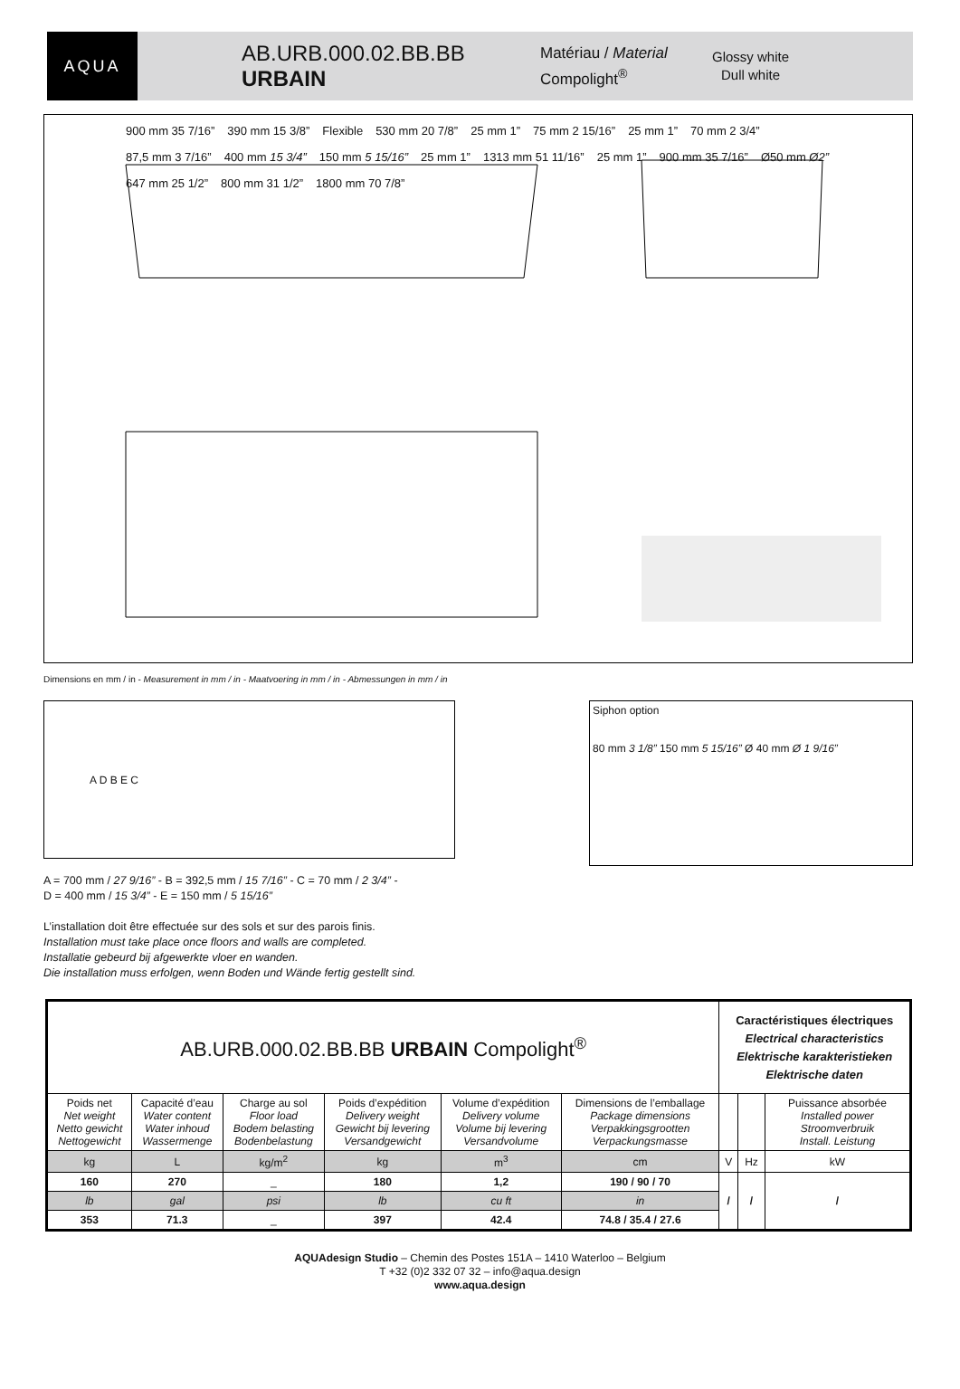AQUA
AB.URB.000.02.BB.BB URBAIN
Matériau / Material
Compolight<sup>®</sup>
Glossy white
Dull white
900 mm 35 7/16” 390 mm 15 3/8” Flexible 530 mm 20 7/8” 25 mm 1” 75 mm 2 15/16” 25 mm 1” 70 mm 2 3/4” 87,5 mm 3 7/16” 400 mm 15 3/4” 150 mm 5 15/16” 25 mm 1” 1313 mm 51 11/16” 25 mm 1” 900 mm 35 7/16” Ø50 mm Ø2” 647 mm 25 1/2” 800 mm 31 1/2” 1800 mm 70 7/8”
Dimensions en mm / in - Measurement in mm / in - Maatvoering in mm / in - Abmessungen in mm / in
A D B E C
Siphon option
80 mm 3 1/8” 150 mm 5 15/16” Ø 40 mm Ø 1 9/16”
A = 700 mm / 27 9/16” - B = 392,5 mm / 15 7/16” - C = 70 mm / 2 3/4” -
D = 400 mm / 15 3/4” - E = 150 mm / 5 15/16”
L’installation doit être effectuée sur des sols et sur des parois finis.
Installation must take place once floors and walls are completed.
Installatie gebeurd bij afgewerkte vloer en wanden.
Die installation muss erfolgen, wenn Boden und Wände fertig gestellt sind.
| AB.URB.000.02.BB.BB URBAIN Compolight<sup>®</sup> | | | | | | Caractéristiques électriques Electrical characteristics Elektrische karakteristieken Elektrische daten | | |
| Poids net Net weight Netto gewicht Nettogewicht | Capacité d’eau Water content Water inhoud Wassermenge | Charge au sol Floor load Bodem belasting Bodenbelastung | Poids d’expédition Delivery weight Gewicht bij levering Versandgewicht | Volume d’expédition Delivery volume Volume bij levering Versandvolume | Dimensions de l’emballage Package dimensions Verpakkingsgrootten Verpackungsmasse | | | Puissance absorbée Installed power Stroomverbruik Install. Leistung |
| kg | L | kg/m<sup>2</sup> | kg | m<sup>3</sup> | cm | V | Hz | kW |
| 160 | 270 | _ | 180 | 1,2 | 190 / 90 / 70 | / | / | / |
| lb | gal | psi | lb | cu ft | in | | | |
| 353 | 71.3 | _ | 397 | 42.4 | 74.8 / 35.4 / 27.6 | | | |
AQUAdesign Studio – Chemin des Postes 151A – 1410 Waterloo – Belgium
T +32 (0)2 332 07 32 – info@aqua.design
www.aqua.design